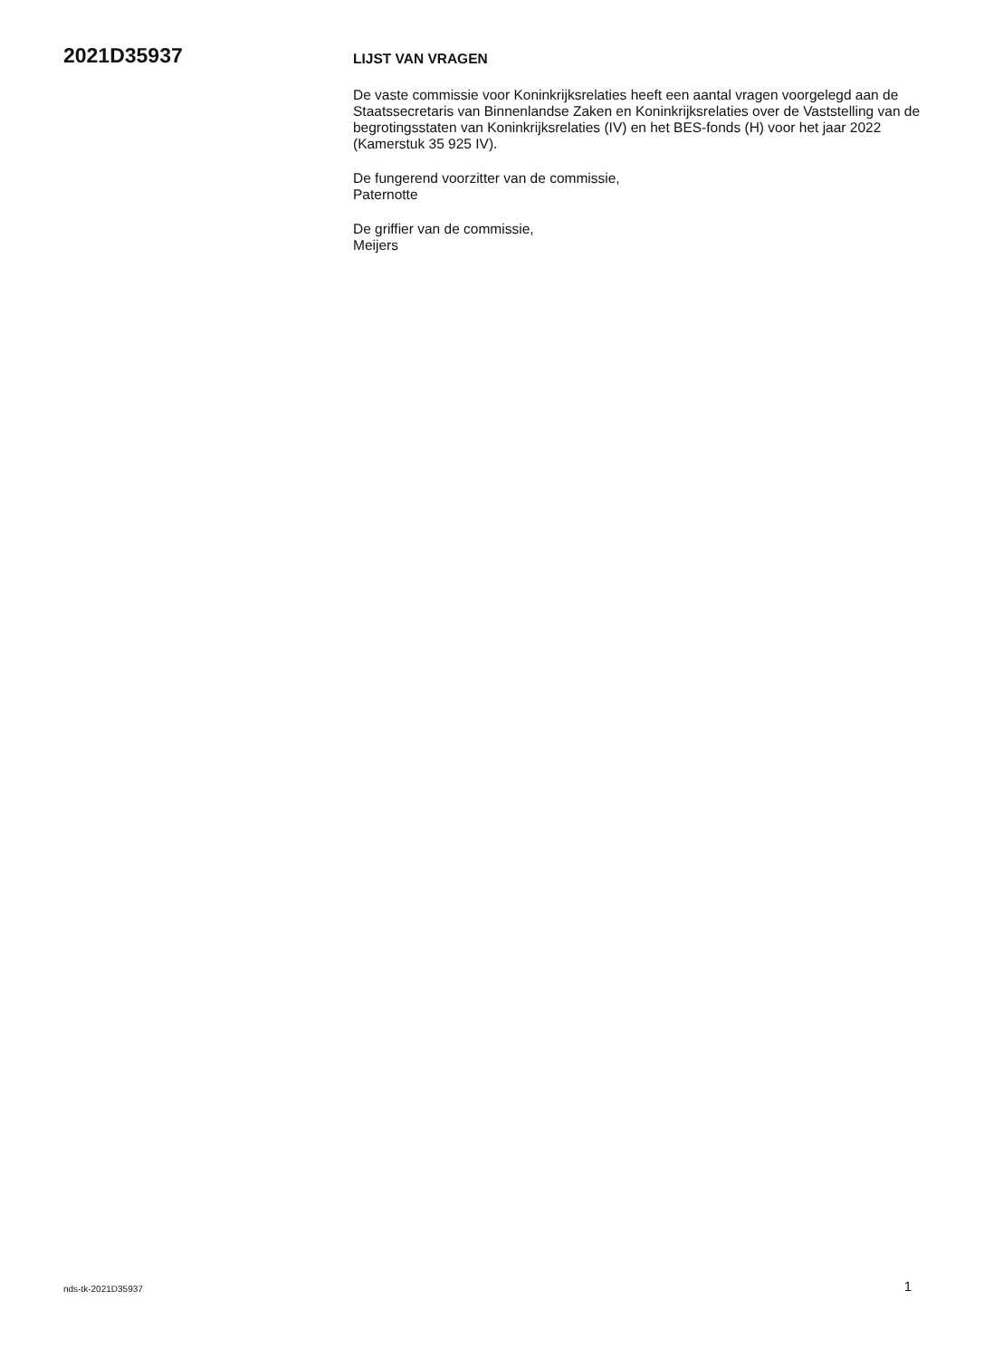2021D35937
LIJST VAN VRAGEN
De vaste commissie voor Koninkrijksrelaties heeft een aantal vragen voorgelegd aan de Staatssecretaris van Binnenlandse Zaken en Koninkrijksrelaties over de Vaststelling van de begrotingsstaten van Koninkrijksrelaties (IV) en het BES-fonds (H) voor het jaar 2022 (Kamerstuk 35 925 IV).
De fungerend voorzitter van de commissie,
Paternotte
De griffier van de commissie,
Meijers
nds-tk-2021D35937 1